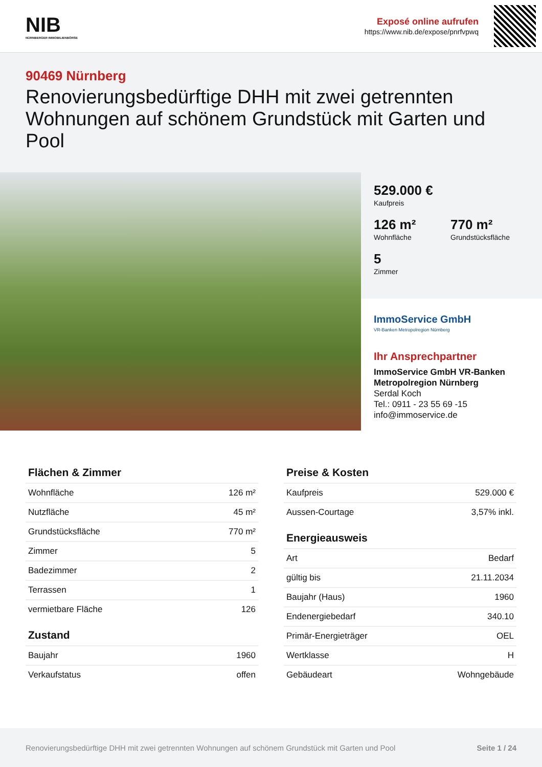NIB
NÜRNBERGER IMMOBILIENBÖRSE
Exposé online aufrufen
https://www.nib.de/expose/pnrfvpwq
90469 Nürnberg
Renovierungsbedürftige DHH mit zwei getrennten Wohnungen auf schönem Grundstück mit Garten und Pool
529.000 € Kaufpreis
126 m² Wohnfläche
770 m² Grundstücksfläche
5 Zimmer
ImmoService GmbH
VR-Banken Metropolregion Nürnberg
Ihr Ansprechpartner
ImmoService GmbH VR-Banken Metropolregion Nürnberg
Serdal Koch
Tel.: 0911 - 23 55 69 -15
info@immoservice.de
Flächen & Zimmer
| Wohnfläche | 126 m² |
| Nutzfläche | 45 m² |
| Grundstücksfläche | 770 m² |
| Zimmer | 5 |
| Badezimmer | 2 |
| Terrassen | 1 |
| vermietbare Fläche | 126 |
Zustand
| Baujahr | 1960 |
| Verkaufstatus | offen |
Preise & Kosten
| Kaufpreis | 529.000 € |
| Aussen-Courtage | 3,57% inkl. |
Energieausweis
| Art | Bedarf |
| gültig bis | 21.11.2034 |
| Baujahr (Haus) | 1960 |
| Endenergiebedarf | 340.10 |
| Primär-Energieträger | OEL |
| Wertklasse | H |
| Gebäudeart | Wohngebäude |
Renovierungsbedürftige DHH mit zwei getrennten Wohnungen auf schönem Grundstück mit Garten und Pool Seite 1 / 24